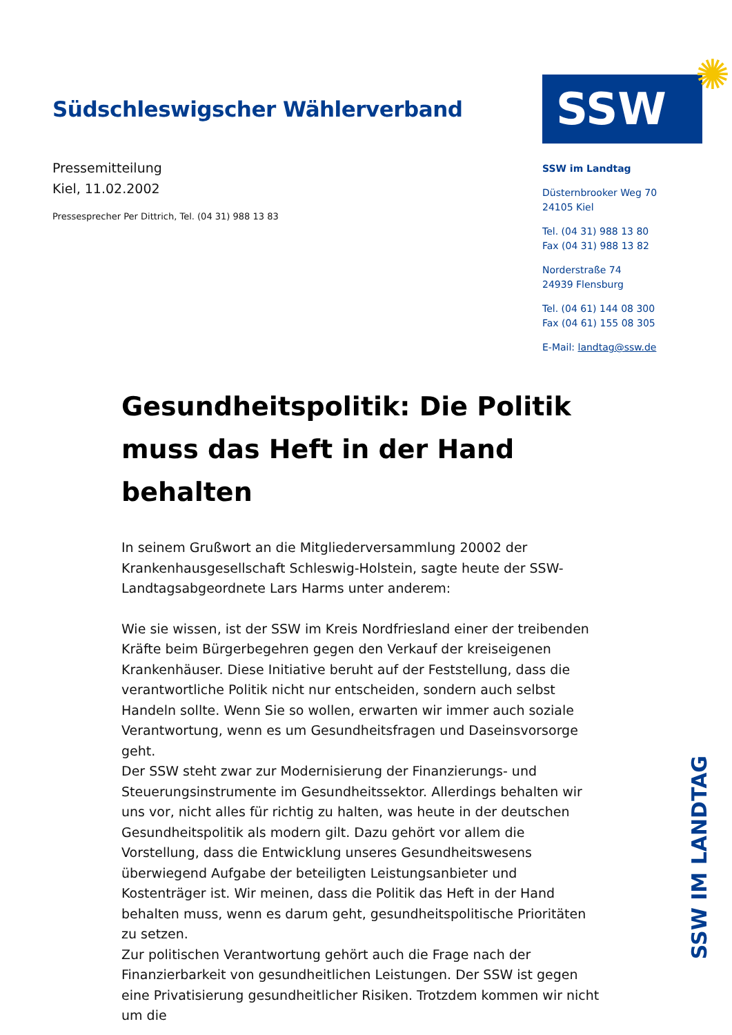Südschleswigscher Wählerverband
Pressemitteilung
Kiel, 11.02.2002
Pressesprecher Per Dittrich, Tel. (04 31) 988 13 83
SSW ✺
SSW im Landtag
Düsternbrooker Weg 70
24105 Kiel
Tel. (04 31) 988 13 80
Fax (04 31) 988 13 82
Norderstraße 74
24939 Flensburg
Tel. (04 61) 144 08 300
Fax (04 61) 155 08 305
E-Mail: landtag@ssw.de
Gesundheitspolitik: Die Politik muss das Heft in der Hand behalten
In seinem Grußwort an die Mitgliederversammlung 20002 der Krankenhausgesellschaft Schleswig-Holstein, sagte heute der SSW-Landtagsabgeordnete Lars Harms unter anderem:
Wie sie wissen, ist der SSW im Kreis Nordfriesland einer der treibenden Kräfte beim Bürgerbegehren gegen den Verkauf der kreiseigenen Krankenhäuser. Diese Initiative beruht auf der Feststellung, dass die verantwortliche Politik nicht nur entscheiden, sondern auch selbst Handeln sollte. Wenn Sie so wollen, erwarten wir immer auch soziale Verantwortung, wenn es um Gesundheitsfragen und Daseinsvorsorge geht.
Der SSW steht zwar zur Modernisierung der Finanzierungs- und Steuerungsinstrumente im Gesundheitssektor. Allerdings behalten wir uns vor, nicht alles für richtig zu halten, was heute in der deutschen Gesundheitspolitik als modern gilt. Dazu gehört vor allem die Vorstellung, dass die Entwicklung unseres Gesundheitswesens überwiegend Aufgabe der beteiligten Leistungsanbieter und Kostenträger ist. Wir meinen, dass die Politik das Heft in der Hand behalten muss, wenn es darum geht, gesundheitspolitische Prioritäten zu setzen.
Zur politischen Verantwortung gehört auch die Frage nach der Finanzierbarkeit von gesundheitlichen Leistungen. Der SSW ist gegen eine Privatisierung gesundheitlicher Risiken. Trotzdem kommen wir nicht um die
SSW IM LANDTAG